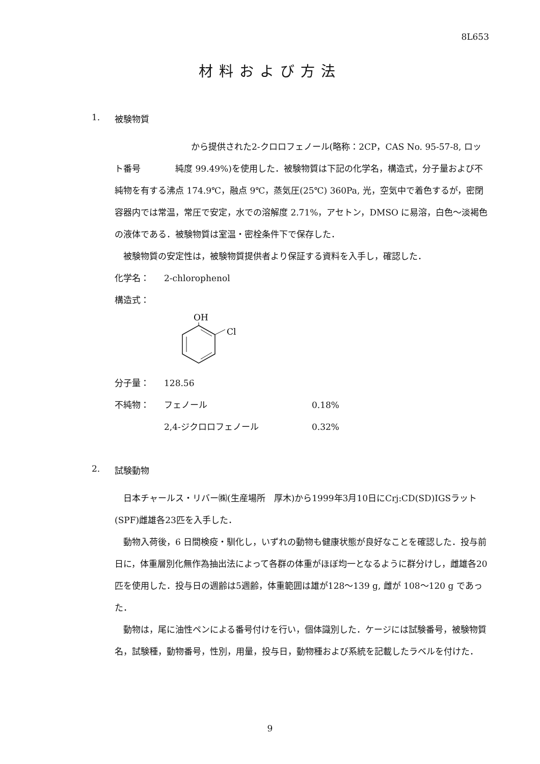8L653
材料および方法
1. 被験物質
から提供された2-クロロフェノール(略称：2CP，CAS No. 95-57-8, ロット番号　　　　純度 99.49%)を使用した．被験物質は下記の化学名，構造式，分子量および不純物を有する沸点 174.9℃，融点 9℃，蒸気圧(25℃) 360Pa, 光，空気中で着色するが，密閉容器内では常温，常圧で安定，水での溶解度 2.71%，アセトン，DMSO に易溶，白色～淡褐色の液体である．被験物質は室温・密栓条件下で保存した．
被験物質の安定性は，被験物質提供者より保証する資料を入手し，確認した．
化学名： 2-chlorophenol
構造式：
OH
Cl
分子量： 128.56
不純物： フェノール 0.18%
2,4-ジクロロフェノール 0.32%
2. 試験動物
日本チャールス・リバー㈱(生産場所　厚木)から1999年3月10日にCrj:CD(SD)IGSラット(SPF)雌雄各23匹を入手した．
動物入荷後，6 日間検疫・馴化し，いずれの動物も健康状態が良好なことを確認した．投与前日に，体重層別化無作為抽出法によって各群の体重がほぼ均一となるように群分けし，雌雄各20匹を使用した．投与日の週齢は5週齢，体重範囲は雄が128～139 g, 雌が 108～120 g であった．
動物は，尾に油性ペンによる番号付けを行い，個体識別した．ケージには試験番号，被験物質名，試験種，動物番号，性別，用量，投与日，動物種および系統を記載したラベルを付けた．
9